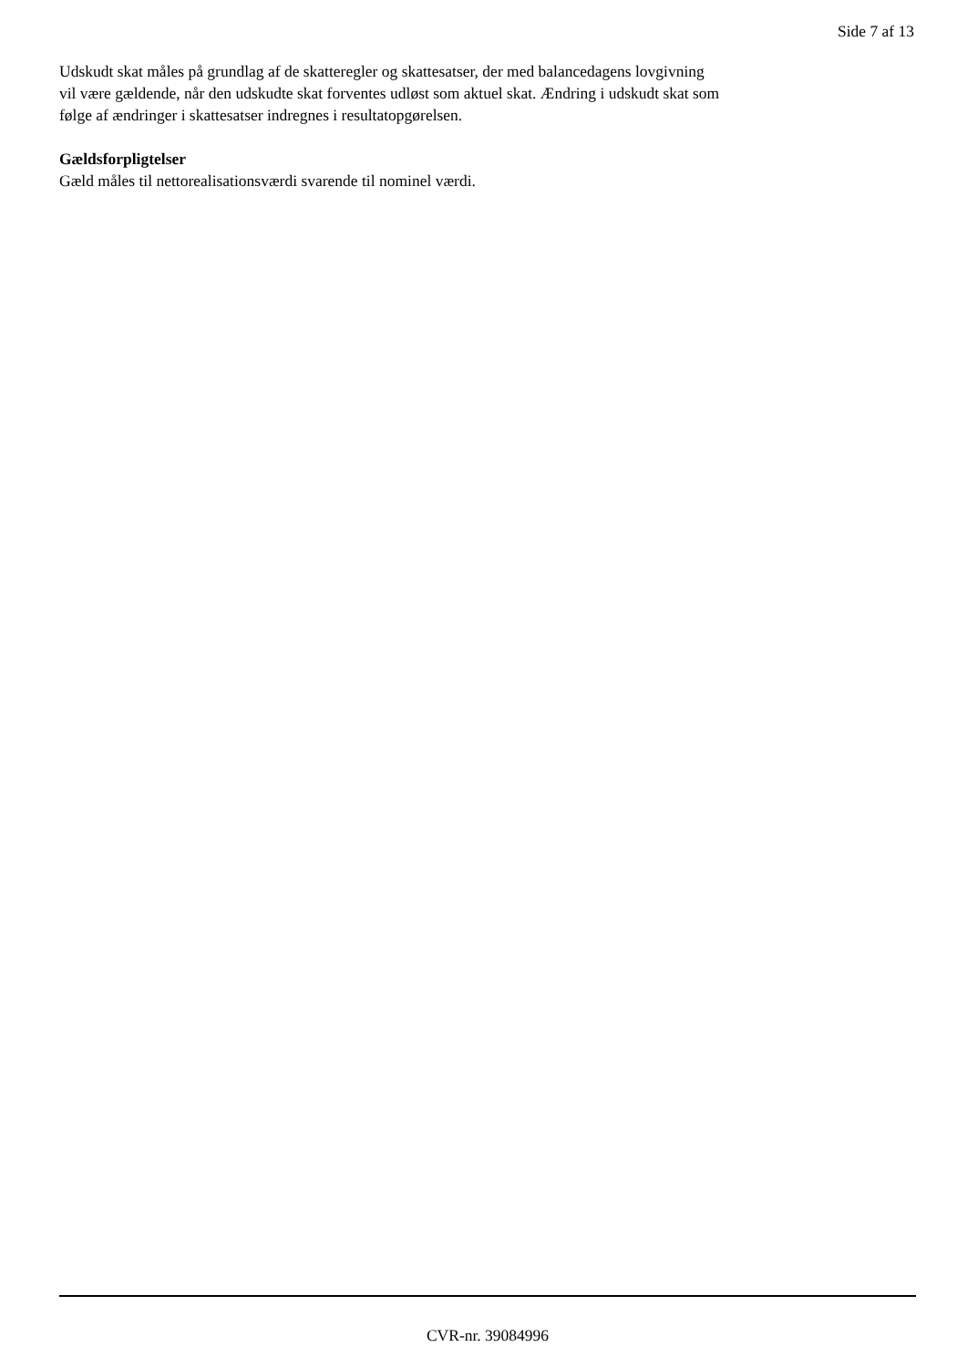Side 7 af 13
Udskudt skat måles på grundlag af de skatteregler og skattesatser, der med balancedagens lovgivning
vil være gældende, når den udskudte skat forventes udløst som aktuel skat. Ændring i udskudt skat som
følge af ændringer i skattesatser indregnes i resultatopgørelsen.
Gældsforpligtelser
Gæld måles til nettorealisationsværdi svarende til nominel værdi.
CVR-nr. 39084996